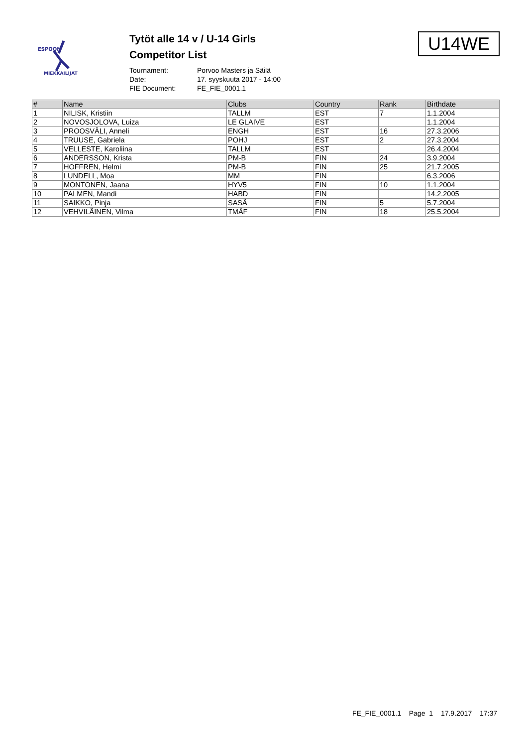ESPOON
MIEKKAILIJAT
Tytöt alle 14 v / U-14 Girls
Competitor List
Tournament: Porvoo Masters ja Säilä
Date: 17. syyskuuta 2017 - 14:00
FIE Document: FE_FIE_0001.1
U14WE
| # | Name | Clubs | Country | Rank | Birthdate |
| --- | --- | --- | --- | --- | --- |
| 1 | NILISK, Kristiin | TALLM | EST | 7 | 1.1.2004 |
| 2 | NOVOSJOLOVA, Luiza | LE GLAIVE | EST | | 1.1.2004 |
| 3 | PROOSVÄLI, Anneli | ENGH | EST | 16 | 27.3.2006 |
| 4 | TRUUSE, Gabriela | POHJ | EST | 2 | 27.3.2004 |
| 5 | VELLESTE, Karoliina | TALLM | EST | | 26.4.2004 |
| 6 | ANDERSSON, Krista | PM-B | FIN | 24 | 3.9.2004 |
| 7 | HOFFREN, Helmi | PM-B | FIN | 25 | 21.7.2005 |
| 8 | LUNDELL, Moa | MM | FIN | | 6.3.2006 |
| 9 | MONTONEN, Jaana | HYV5 | FIN | 10 | 1.1.2004 |
| 10 | PALMEN, Mandi | HABD | FIN | | 14.2.2005 |
| 11 | SAIKKO, Pinja | SASÄ | FIN | 5 | 5.7.2004 |
| 12 | VEHVILÄINEN, Vilma | TMÅF | FIN | 18 | 25.5.2004 |
FE_FIE_0001.1 Page 1 17.9.2017 17:37